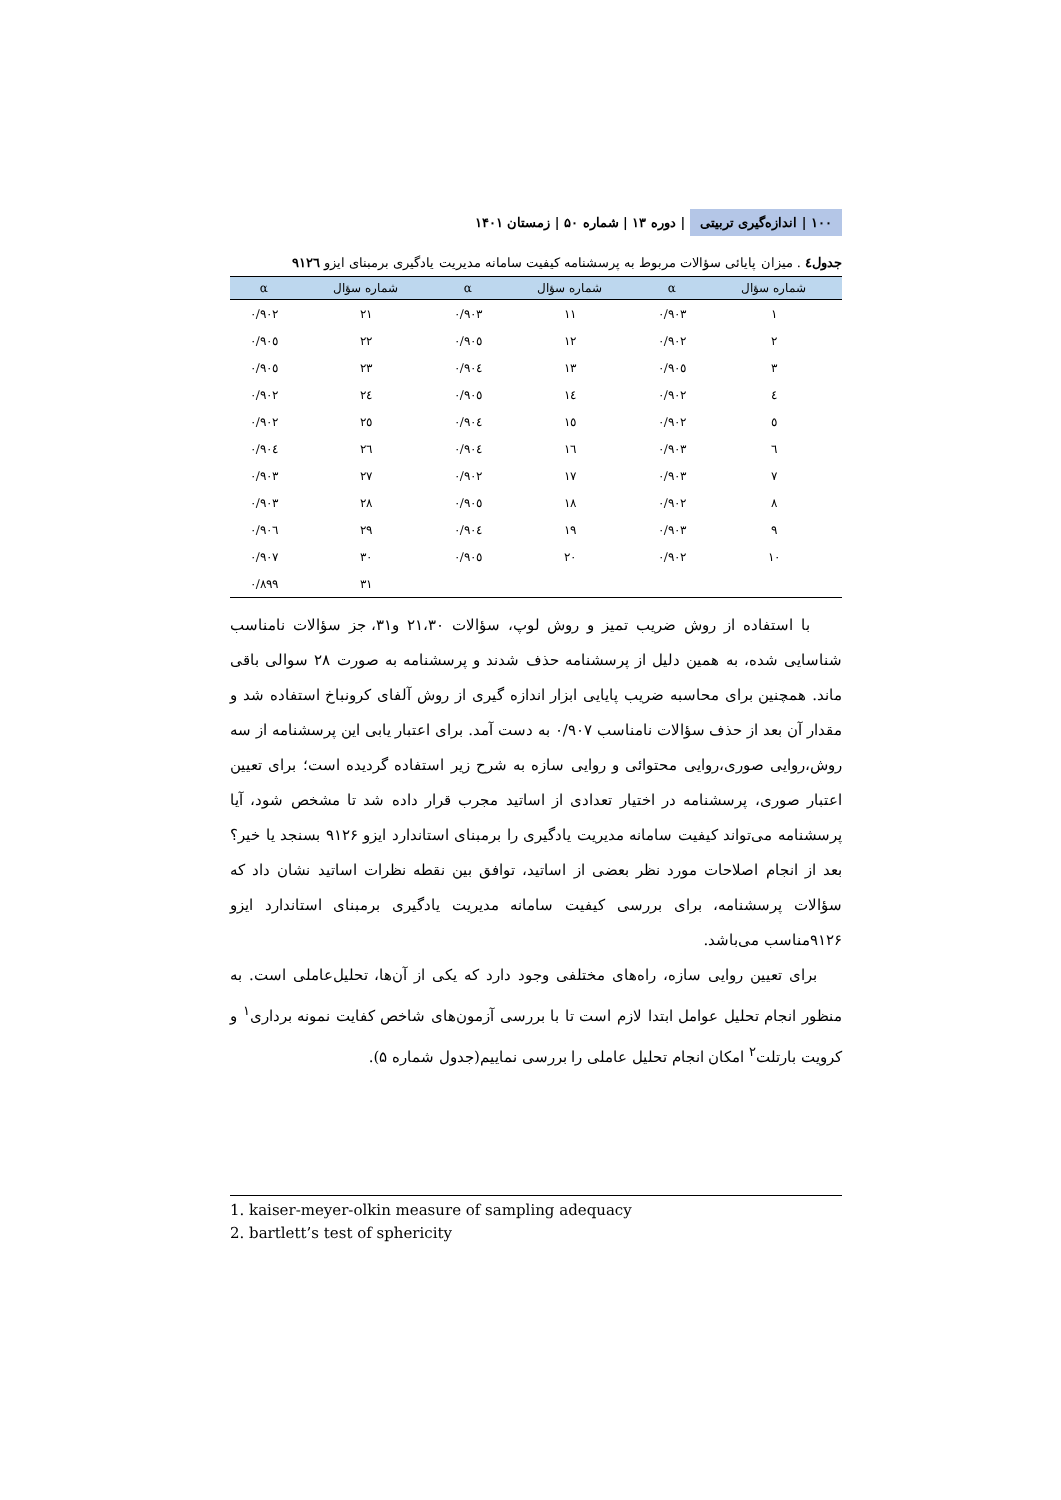۱۰۰ | اندازه‌گیری تربیتی | دوره ۱۳ | شماره ۵۰ | زمستان ۱۴۰۱
جدول٤ . میزان پایائی سؤالات مربوط به پرسشنامه کیفیت سامانه مدیریت یادگیری برمبنای ایزو ۹۱۲٦
| شماره سؤال | α | شماره سؤال | α | شماره سؤال | α |
| --- | --- | --- | --- | --- | --- |
| ۱ | ۰/۹۰۳ | ۱۱ | ۰/۹۰۳ | ۲۱ | ۰/۹۰۲ |
| ۲ | ۰/۹۰۲ | ۱۲ | ۰/۹۰٥ | ۲۲ | ۰/۹۰٥ |
| ۳ | ۰/۹۰٥ | ۱۳ | ۰/۹۰٤ | ۲۳ | ۰/۹۰٥ |
| ٤ | ۰/۹۰۲ | ۱٤ | ۰/۹۰٥ | ۲٤ | ۰/۹۰۲ |
| ٥ | ۰/۹۰۲ | ۱٥ | ۰/۹۰٤ | ۲٥ | ۰/۹۰۲ |
| ٦ | ۰/۹۰۳ | ۱٦ | ۰/۹۰٤ | ۲٦ | ۰/۹۰٤ |
| ۷ | ۰/۹۰۳ | ۱۷ | ۰/۹۰۲ | ۲۷ | ۰/۹۰۳ |
| ۸ | ۰/۹۰۲ | ۱۸ | ۰/۹۰٥ | ۲۸ | ۰/۹۰۳ |
| ۹ | ۰/۹۰۳ | ۱۹ | ۰/۹۰٤ | ۲۹ | ۰/۹۰٦ |
| ۱۰ | ۰/۹۰۲ | ۲۰ | ۰/۹۰٥ | ۳۰ | ۰/۹۰۷ |
| | | | | ۳۱ | ۰/۸۹۹ |
با استفاده از روش ضریب تمیز و روش لوپ، سؤالات ۲۱،۳۰ و۳۱، جز سؤالات نامناسب شناسایی شده، به همین دلیل از پرسشنامه حذف شدند و پرسشنامه به صورت ۲۸ سوالی باقی ماند. همچنین برای محاسبه ضریب پایایی ابزار اندازه گیری از روش آلفای کرونباخ استفاده شد و مقدار آن بعد از حذف سؤالات نامناسب ۰/۹۰۷ به دست آمد. برای اعتبار یابی این پرسشنامه از سه روش،روایی صوری،روایی محتوائی و روایی سازه به شرح زیر استفاده گردیده است؛ برای تعیین اعتبار صوری، پرسشنامه در اختیار تعدادی از اساتید مجرب قرار داده شد تا مشخص شود، آیا پرسشنامه می‌تواند کیفیت سامانه مدیریت یادگیری را برمبنای استاندارد ایزو ۹۱۲۶ بسنجد یا خیر؟ بعد از انجام اصلاحات مورد نظر بعضی از اساتید، توافق بین نقطه نظرات اساتید نشان داد که سؤالات پرسشنامه، برای بررسی کیفیت سامانه مدیریت یادگیری برمبنای استاندارد ایزو ۹۱۲۶مناسب می‌باشد.
برای تعیین روایی سازه، راه‌های مختلفی وجود دارد که یکی از آن‌ها، تحلیل‌عاملی است. به منظور انجام تحلیل عوامل ابتدا لازم است تا با بررسی آزمون‌های شاخص کفایت نمونه برداری<sup>۱</sup> و کرویت بارتلت<sup>۲</sup> امکان انجام تحلیل عاملی را بررسی نماییم(جدول شماره ۵).
1. kaiser-meyer-olkin measure of sampling adequacy
2. bartlett’s test of sphericity